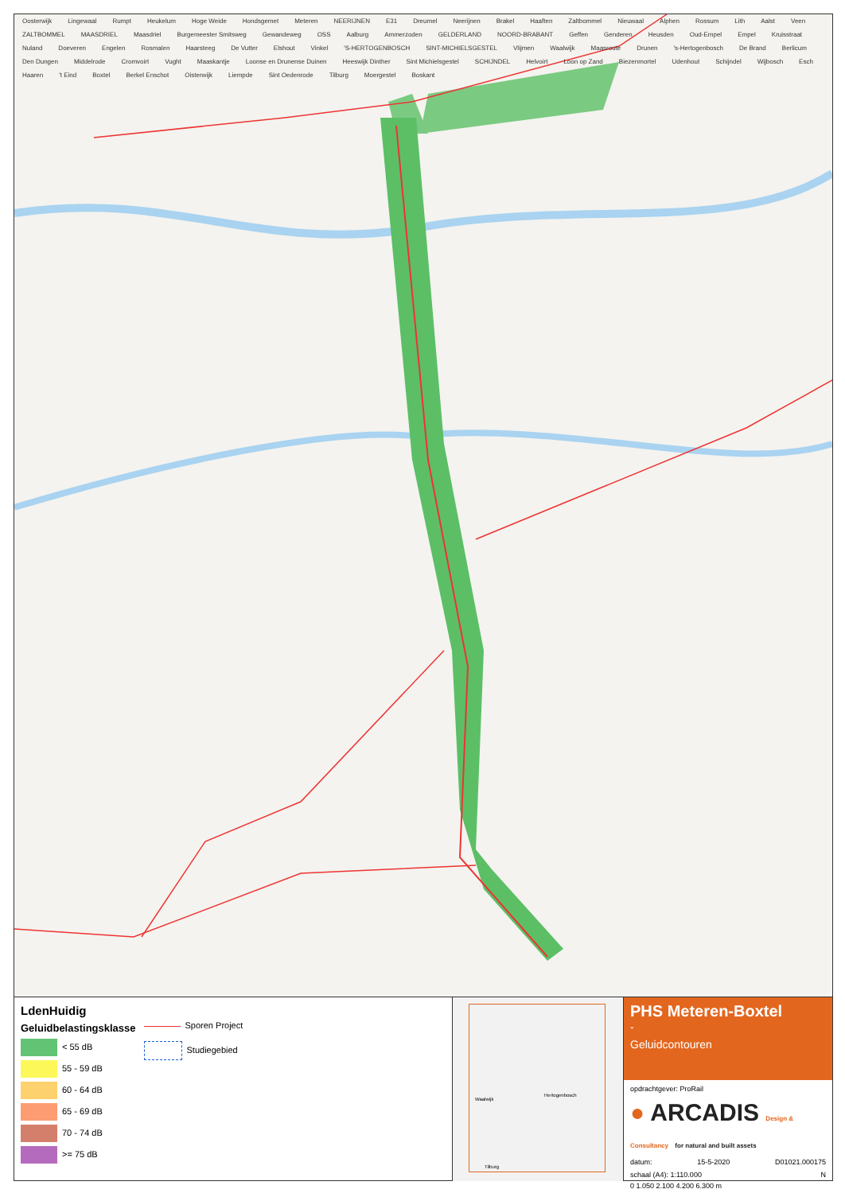Oosterwijk Lingewaal Rumpt Heukelum Hoge Weide Hondsgemet Meteren NEERIJNEN E31 Dreumel Neerijnen Brakel Haaften Zaltbommel Nieuwaal Alphen Rossum Lith Aalst Veen ZALTBOMMEL MAASDRIEL Maasdriel Burgemeester Smitsweg Gewandeweg OSS Aalburg Ammerzoden GELDERLAND NOORD-BRABANT Geffen Genderen Heusden Oud-Empel Empel Kruisstraat Nuland Doeveren Engelen Rosmalen Haarsteeg De Vutter Elshout Vinkel 'S-HERTOGENBOSCH SINT-MICHIELSGESTEL Vlijmen Waalwijk Maasroute Drunen 's-Hertogenbosch De Brand Berlicum Den Dungen Middelrode Cromvoirt Vught Maaskantje Loonse en Drunense Duinen Heeswijk Dinther Sint Michielsgestel SCHIJNDEL Helvoirt Loon op Zand Biezenmortel Udenhout Schijndel Wijbosch Esch Haaren 't Eind Boxtel Berkel Enschot Oisterwijk Liempde Sint Oedenrode Tilburg Moergestel Boskant
LdenHuidig
Geluidbelastingsklasse
< 55 dB
55 - 59 dB
60 - 64 dB
65 - 69 dB
70 - 74 dB
>= 75 dB
Sporen Project
Studiegebied
Hertogenbosch
Waalwijk
Tilburg
PHS Meteren-Boxtel
-
Geluidcontouren
opdrachtgever: ProRail
● ARCADIS Design & Consultancy for natural and built assets
datum: 15-5-2020 D01021.000175
schaal (A4): 1:110.000 N
0 1.050 2.100 4.200 6.300 m